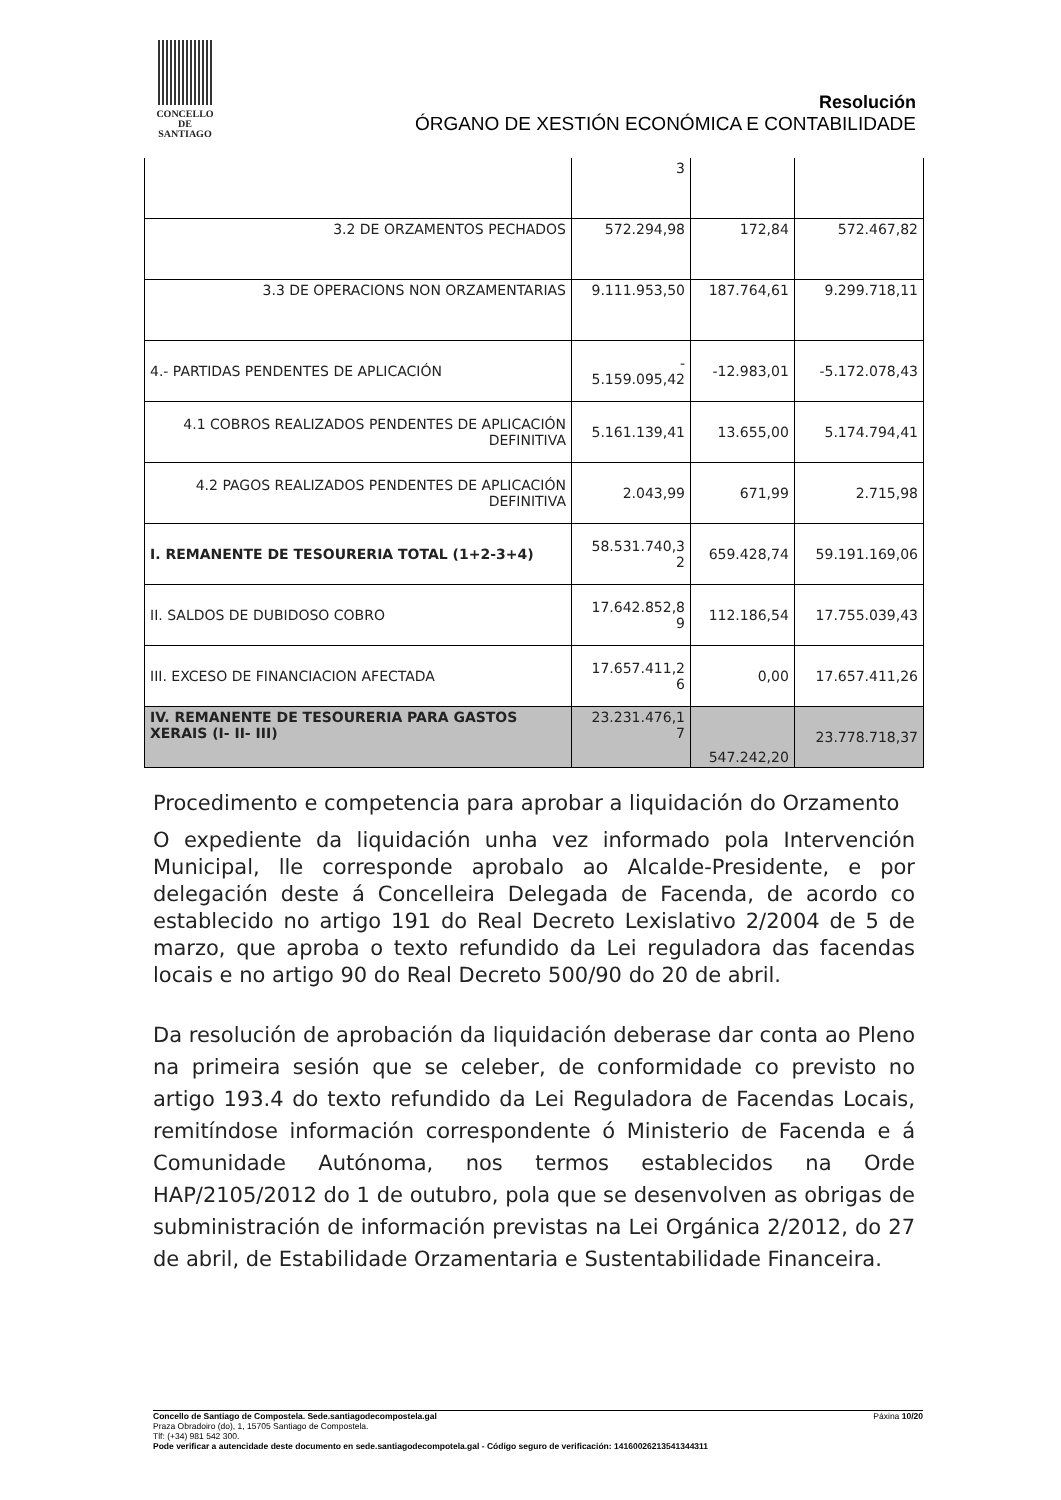CONCELLO DE
SANTIAGO
Resolución
ÓRGANO DE XESTIÓN ECONÓMICA E CONTABILIDADE
| | 3 | | |
| 3.2 DE ORZAMENTOS PECHADOS | 572.294,98 | 172,84 | 572.467,82 |
| 3.3 DE OPERACIONS NON ORZAMENTARIAS | 9.111.953,50 | 187.764,61 | 9.299.718,11 |
| 4.- PARTIDAS PENDENTES DE APLICACIÓN | - 5.159.095,42 | -12.983,01 | -5.172.078,43 |
| 4.1 COBROS REALIZADOS PENDENTES DE APLICACIÓN DEFINITIVA | 5.161.139,41 | 13.655,00 | 5.174.794,41 |
| 4.2 PAGOS REALIZADOS PENDENTES DE APLICACIÓN DEFINITIVA | 2.043,99 | 671,99 | 2.715,98 |
| I. REMANENTE DE TESOURERIA TOTAL (1+2-3+4) | 58.531.740,3 2 | 659.428,74 | 59.191.169,06 |
| II. SALDOS DE DUBIDOSO COBRO | 17.642.852,8 9 | 112.186,54 | 17.755.039,43 |
| III. EXCESO DE FINANCIACION AFECTADA | 17.657.411,2 6 | 0,00 | 17.657.411,26 |
| IV. REMANENTE DE TESOURERIA PARA GASTOS XERAIS (I- II- III) | 23.231.476,1 7 | 547.242,20 | 23.778.718,37 |
Procedimento e competencia para aprobar a liquidación do Orzamento
O expediente da liquidación unha vez informado pola Intervención Municipal, lle corresponde aprobalo ao Alcalde-Presidente, e por delegación deste á Concelleira Delegada de Facenda, de acordo co establecido no artigo 191 do Real Decreto Lexislativo 2/2004 de 5 de marzo, que aproba o texto refundido da Lei reguladora das facendas locais e no artigo 90 do Real Decreto 500/90 do 20 de abril.
Da resolución de aprobación da liquidación deberase dar conta ao Pleno na primeira sesión que se celeber, de conformidade co previsto no artigo 193.4 do texto refundido da Lei Reguladora de Facendas Locais, remitíndose información correspondente ó Ministerio de Facenda e á Comunidade Autónoma, nos termos establecidos na Orde HAP/2105/2012 do 1 de outubro, pola que se desenvolven as obrigas de subministración de información previstas na Lei Orgánica 2/2012, do 27 de abril, de Estabilidade Orzamentaria e Sustentabilidade Financeira.
Concello de Santiago de Compostela. Sede.santiagodecompostela.gal Páxina 10/20
Praza Obradoiro (do), 1, 15705 Santiago de Compostela.
Tlf: (+34) 981 542 300.
Pode verificar a autencidade deste documento en sede.santiagodecompotela.gal - Código seguro de verificación: 14160026213541344311